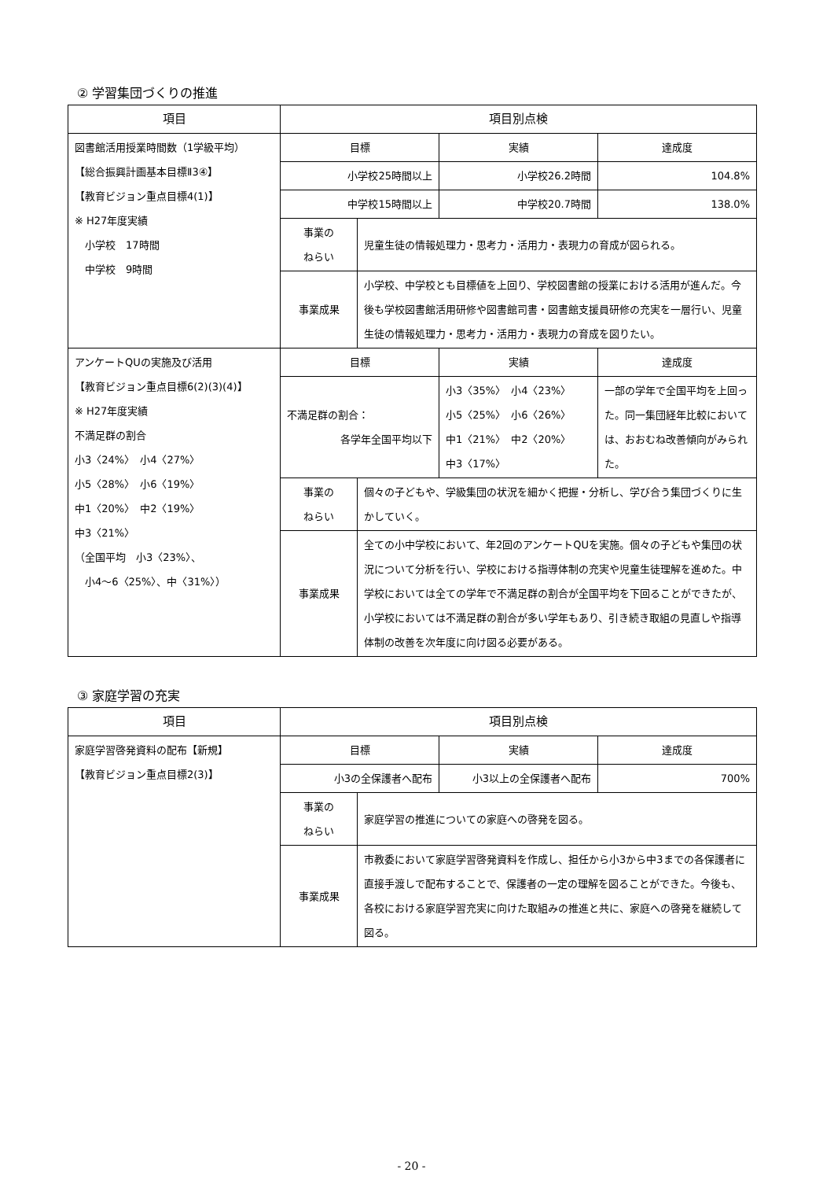② 学習集団づくりの推進
| 項目 | 項目別点検 | | | |
| --- | --- | --- | --- | --- |
| 図書館活用授業時間数（1学級平均） 【総合振興計画基本目標Ⅱ3④】 【教育ビジョン重点目標4(1)】 ※ H27年度実績 小学校 17時間 中学校 9時間 | 目標 | | 実績 | 達成度 |
| | 小学校25時間以上 | | 小学校26.2時間 | 104.8% |
| | 中学校15時間以上 | | 中学校20.7時間 | 138.0% |
| | 事業の ねらい | 児童生徒の情報処理力・思考力・活用力・表現力の育成が図られる。 | | |
| | 事業成果 | 小学校、中学校とも目標値を上回り、学校図書館の授業における活用が進んだ。今後も学校図書館活用研修や図書館司書・図書館支援員研修の充実を一層行い、児童生徒の情報処理力・思考力・活用力・表現力の育成を図りたい。 | | |
| アンケートQUの実施及び活用 【教育ビジョン重点目標6(2)(3)(4)】 ※ H27年度実績 不満足群の割合 小3〈24%〉 小4〈27%〉 小5〈28%〉 小6〈19%〉 中1〈20%〉 中2〈19%〉 中3〈21%〉 （全国平均 小3〈23%〉、 小4〜6〈25%〉、中〈31%〉） | 目標 | | 実績 | 達成度 |
| | 不満足群の割合： 各学年全国平均以下 | | 小3〈35%〉 小4〈23%〉 小5〈25%〉 小6〈26%〉 中1〈21%〉 中2〈20%〉 中3〈17%〉 | 一部の学年で全国平均を上回った。同一集団経年比較においては、おおむね改善傾向がみられた。 |
| | 事業の ねらい | 個々の子どもや、学級集団の状況を細かく把握・分析し、学び合う集団づくりに生かしていく。 | | |
| | 事業成果 | 全ての小中学校において、年2回のアンケートQUを実施。個々の子どもや集団の状況について分析を行い、学校における指導体制の充実や児童生徒理解を進めた。中学校においては全ての学年で不満足群の割合が全国平均を下回ることができたが、小学校においては不満足群の割合が多い学年もあり、引き続き取組の見直しや指導体制の改善を次年度に向け図る必要がある。 | | |
③ 家庭学習の充実
| 項目 | 項目別点検 | | | |
| --- | --- | --- | --- | --- |
| 家庭学習啓発資料の配布【新規】 【教育ビジョン重点目標2(3)】 | 目標 | | 実績 | 達成度 |
| | 小3の全保護者へ配布 | | 小3以上の全保護者へ配布 | 700% |
| | 事業の ねらい | 家庭学習の推進についての家庭への啓発を図る。 | | |
| | 事業成果 | 市教委において家庭学習啓発資料を作成し、担任から小3から中3までの各保護者に直接手渡しで配布することで、保護者の一定の理解を図ることができた。今後も、各校における家庭学習充実に向けた取組みの推進と共に、家庭への啓発を継続して図る。 | | |
- 20 -